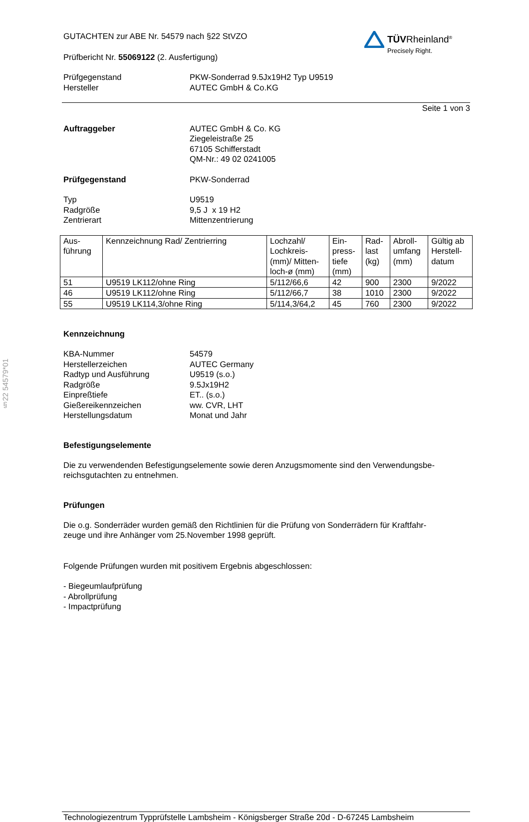§22 54579*01
TÜVRheinland<sup>®</sup>
Precisely Right.
GUTACHTEN zur ABE Nr. 54579 nach §22 StVZO
Prüfbericht Nr. 55069122 (2. Ausfertigung)
Prüfgegenstand
Hersteller
PKW-Sonderrad 9.5Jx19H2 Typ U9519
AUTEC GmbH & Co.KG
Seite 1 von 3
Auftraggeber AUTEC GmbH & Co. KG
Ziegeleistraße 25
67105 Schifferstadt
QM-Nr.: 49 02 0241005
Prüfgegenstand PKW-Sonderrad
Typ
Radgröße
Zentrierart
U9519
9,5 J x 19 H2
Mittenzentrierung
| Aus- führung | Kennzeichnung Rad/ Zentrierring | Lochzahl/ Lochkreis- (mm)/ Mitten- loch-ø (mm) | Ein- press- tiefe (mm) | Rad- last (kg) | Abroll- umfang (mm) | Gültig ab Herstell- datum |
| 51 | U9519 LK112/ohne Ring | 5/112/66,6 | 42 | 900 | 2300 | 9/2022 |
| 46 | U9519 LK112/ohne Ring | 5/112/66,7 | 38 | 1010 | 2300 | 9/2022 |
| 55 | U9519 LK114,3/ohne Ring | 5/114,3/64,2 | 45 | 760 | 2300 | 9/2022 |
Kennzeichnung
KBA-Nummer
Herstellerzeichen
Radtyp und Ausführung
Radgröße
Einpreßtiefe
Gießereikennzeichen
Herstellungsdatum
54579
AUTEC Germany
U9519 (s.o.)
9.5Jx19H2
ET.. (s.o.)
ww. CVR, LHT
Monat und Jahr
Befestigungselemente
Die zu verwendenden Befestigungselemente sowie deren Anzugsmomente sind den Verwendungsbe-
reichsgutachten zu entnehmen.
Prüfungen
Die o.g. Sonderräder wurden gemäß den Richtlinien für die Prüfung von Sonderrädern für Kraftfahr-
zeuge und ihre Anhänger vom 25.November 1998 geprüft.
Folgende Prüfungen wurden mit positivem Ergebnis abgeschlossen:
- Biegeumlaufprüfung
- Abrollprüfung
- Impactprüfung
Technologiezentrum Typprüfstelle Lambsheim - Königsberger Straße 20d - D-67245 Lambsheim